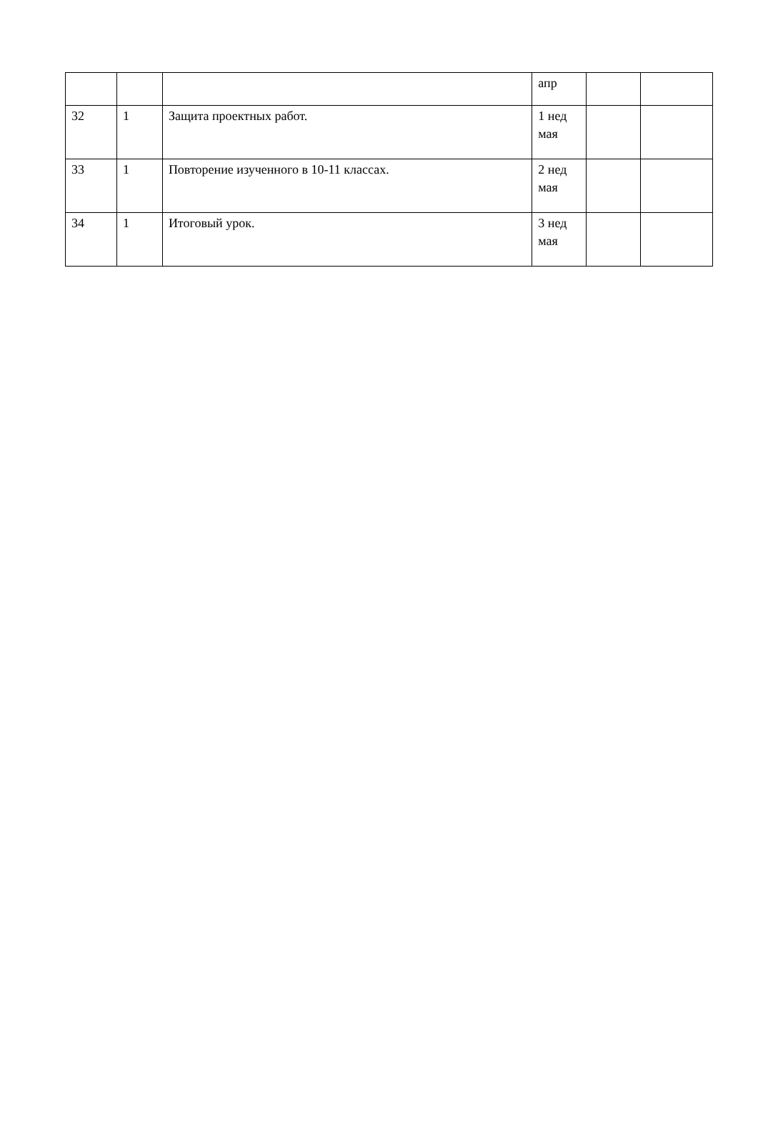| | | | апр | | |
| 32 | 1 | Защита проектных работ. | 1 нед мая | | |
| 33 | 1 | Повторение изученного в 10-11 классах. | 2 нед мая | | |
| 34 | 1 | Итоговый урок. | 3 нед мая | | |